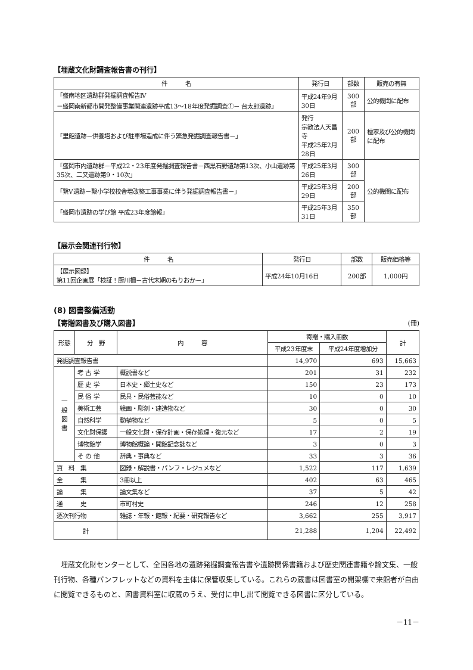【埋蔵文化財調査報告書の刊行】
| 件 名 | 発行日 | 部数 | 販売の有無 |
| --- | --- | --- | --- |
| 「盛南地区遺跡群発掘調査報告Ⅳ －盛岡南新都市開発整備事業関連遺跡平成13～18年度発掘調査①－ 台太郎遺跡」 | 平成24年9月30日 | 300部 | 公的機関に配布 |
| 「里館遺跡－供養塔および駐車場造成に伴う緊急発掘調査報告書－」 | 発行 宗教法人天昌寺 平成25年2月28日 | 200部 | 檀家及び公的機関に配布 |
| 「盛岡市内遺跡群－平成22・23年度発掘調査報告書－西黒石野遺跡第13次、小山遺跡第35次、二又遺跡第9・10次」 | 平成25年3月26日 | 300部 | 公的機関に配布 |
| 「繋Ⅴ遺跡－繋小学校校舎増改築工事事業に伴う発掘調査報告書－」 | 平成25年3月29日 | 200部 | |
| 「盛岡市遺跡の学び館 平成23年度館報」 | 平成25年3月31日 | 350部 | |
【展示会関連刊行物】
| 件 名 | 発行日 | 部数 | 販売価格等 |
| --- | --- | --- | --- |
| 【展示図録】 第11回企画展「検証！厨川柵－古代末期のもりおか－」 | 平成24年10月16日 | 200部 | 1,000円 |
(8) 図書整備活動
【寄贈図書及び購入図書】 (冊)
| 形態 | 分 野 | 内 容 | 寄贈・購入冊数 | | 計 |
| --- | --- | --- | --- | --- | --- |
| | | | 平成23年度末 | 平成24年度増加分 | |
| 発掘調査報告書 | | | 14,970 | 693 | 15,663 |
| 一 般 図 書 | 考 古 学 | 概説書など | 201 | 31 | 232 |
| | 歴 史 学 | 日本史・郷土史など | 150 | 23 | 173 |
| | 民 俗 学 | 民具・民俗芸能など | 10 | 0 | 10 |
| | 美術工芸 | 絵画・彫刻・建造物など | 30 | 0 | 30 |
| | 自然科学 | 動植物など | 5 | 0 | 5 |
| | 文化財保護 | 一般文化財・保存計画・保存処理・復元など | 17 | 2 | 19 |
| | 博物館学 | 博物館概論・開館記念誌など | 3 | 0 | 3 |
| | そ の 他 | 辞典・事典など | 33 | 3 | 36 |
| 資 料 集 | | 図録・解説書・パンフ・レジュメなど | 1,522 | 117 | 1,639 |
| 全 集 | | 3冊以上 | 402 | 63 | 465 |
| 論 集 | | 論文集など | 37 | 5 | 42 |
| 通 史 | | 市町村史 | 246 | 12 | 258 |
| 逐次刊行物 | | 雑誌・年報・館報・紀要・研究報告など | 3,662 | 255 | 3,917 |
| 計 | | | 21,288 | 1,204 | 22,492 |
埋蔵文化財センターとして、全国各地の遺跡発掘調査報告書や遺跡関係書籍および歴史関連書籍や論文集、一般刊行物、各種パンフレットなどの資料を主体に保管収集している。これらの蔵書は図書室の開架棚で来館者が自由に閲覧できるものと、図書資料室に収蔵のうえ、受付に申し出て閲覧できる図書に区分している。
－11－